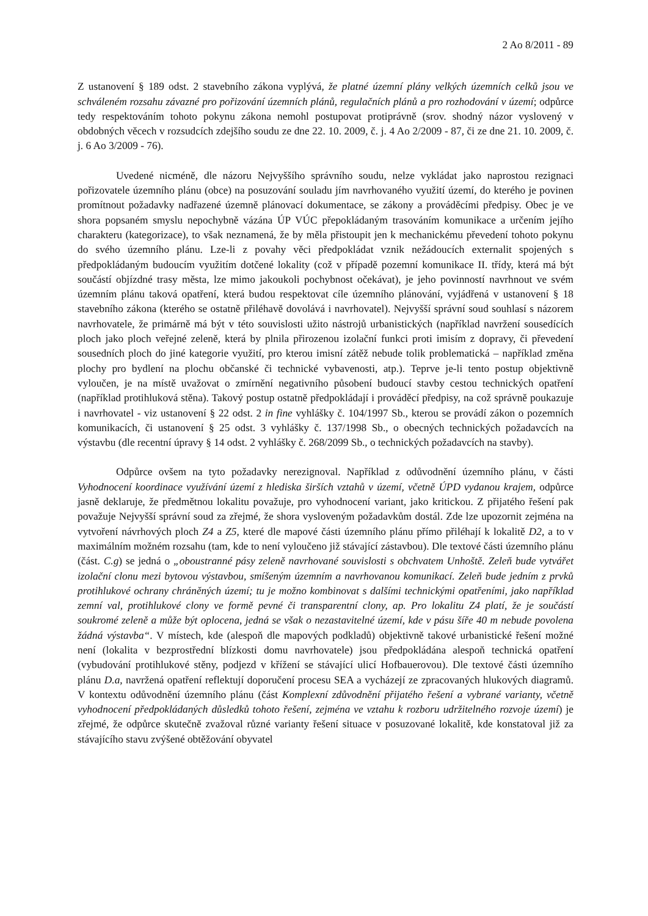2 Ao 8/2011 - 89
Z ustanovení § 189 odst. 2 stavebního zákona vyplývá, že platné územní plány velkých územních celků jsou ve schváleném rozsahu závazné pro pořizování územních plánů, regulačních plánů a pro rozhodování v území; odpůrce tedy respektováním tohoto pokynu zákona nemohl postupovat protiprávně (srov. shodný názor vyslovený v obdobných věcech v rozsudcích zdejšího soudu ze dne 22. 10. 2009, č. j. 4 Ao 2/2009 - 87, či ze dne 21. 10. 2009, č. j. 6 Ao 3/2009 - 76).
Uvedené nicméně, dle názoru Nejvyššího správního soudu, nelze vykládat jako naprostou rezignaci pořizovatele územního plánu (obce) na posuzování souladu jím navrhovaného využití území, do kterého je povinen promítnout požadavky nadřazené územně plánovací dokumentace, se zákony a prováděcími předpisy. Obec je ve shora popsaném smyslu nepochybně vázána ÚP VÚC přepokládaným trasováním komunikace a určením jejího charakteru (kategorizace), to však neznamená, že by měla přistoupit jen k mechanickému převedení tohoto pokynu do svého územního plánu. Lze-li z povahy věci předpokládat vznik nežádoucích externalit spojených s předpokládaným budoucím využitím dotčené lokality (což v případě pozemní komunikace II. třídy, která má být součástí objízdné trasy města, lze mimo jakoukoli pochybnost očekávat), je jeho povinností navrhnout ve svém územním plánu taková opatření, která budou respektovat cíle územního plánování, vyjádřená v ustanovení § 18 stavebního zákona (kterého se ostatně přiléhavě dovolává i navrhovatel). Nejvyšší správní soud souhlasí s názorem navrhovatele, že primárně má být v této souvislosti užito nástrojů urbanistických (například navržení sousedících ploch jako ploch veřejné zeleně, která by plnila přirozenou izolační funkci proti imisím z dopravy, či převedení sousedních ploch do jiné kategorie využití, pro kterou imisní zátěž nebude tolik problematická – například změna plochy pro bydlení na plochu občanské či technické vybavenosti, atp.). Teprve je-li tento postup objektivně vyloučen, je na místě uvažovat o zmírnění negativního působení budoucí stavby cestou technických opatření (například protihluková stěna). Takový postup ostatně předpokládají i prováděcí předpisy, na což správně poukazuje i navrhovatel - viz ustanovení § 22 odst. 2 in fine vyhlášky č. 104/1997 Sb., kterou se provádí zákon o pozemních komunikacích, či ustanovení § 25 odst. 3 vyhlášky č. 137/1998 Sb., o obecných technických požadavcích na výstavbu (dle recentní úpravy § 14 odst. 2 vyhlášky č. 268/2099 Sb., o technických požadavcích na stavby).
Odpůrce ovšem na tyto požadavky nerezignoval. Například z odůvodnění územního plánu, v části Vyhodnocení koordinace využívání území z hlediska širších vztahů v území, včetně ÚPD vydanou krajem, odpůrce jasně deklaruje, že předmětnou lokalitu považuje, pro vyhodnocení variant, jako kritickou. Z přijatého řešení pak považuje Nejvyšší správní soud za zřejmé, že shora vysloveným požadavkům dostál. Zde lze upozornit zejména na vytvoření návrhových ploch Z4 a Z5, které dle mapové části územního plánu přímo přiléhají k lokalitě D2, a to v maximálním možném rozsahu (tam, kde to není vyloučeno již stávající zástavbou). Dle textové části územního plánu (část. C.g) se jedná o „oboustranné pásy zeleně navrhované souvislosti s obchvatem Unhoště. Zeleň bude vytvářet izolační clonu mezi bytovou výstavbou, smíšeným územním a navrhovanou komunikací. Zeleň bude jedním z prvků protihlukové ochrany chráněných území; tu je možno kombinovat s dalšími technickými opatřeními, jako například zemní val, protihlukové clony ve formě pevné či transparentní clony, ap. Pro lokalitu Z4 platí, že je součástí soukromé zeleně a může být oplocena, jedná se však o nezastavitelné území, kde v pásu šíře 40 m nebude povolena žádná výstavba“. V místech, kde (alespoň dle mapových podkladů) objektivně takové urbanistické řešení možné není (lokalita v bezprostřední blízkosti domu navrhovatele) jsou předpokládána alespoň technická opatření (vybudování protihlukové stěny, podjezd v křížení se stávající ulicí Hofbauerovou). Dle textové části územního plánu D.a, navržená opatření reflektují doporučení procesu SEA a vycházejí ze zpracovaných hlukových diagramů. V kontextu odůvodnění územního plánu (část Komplexní zdůvodnění přijatého řešení a vybrané varianty, včetně vyhodnocení předpokládaných důsledků tohoto řešení, zejména ve vztahu k rozboru udržitelného rozvoje území) je zřejmé, že odpůrce skutečně zvažoval různé varianty řešení situace v posuzované lokalitě, kde konstatoval již za stávajícího stavu zvýšené obtěžování obyvatel